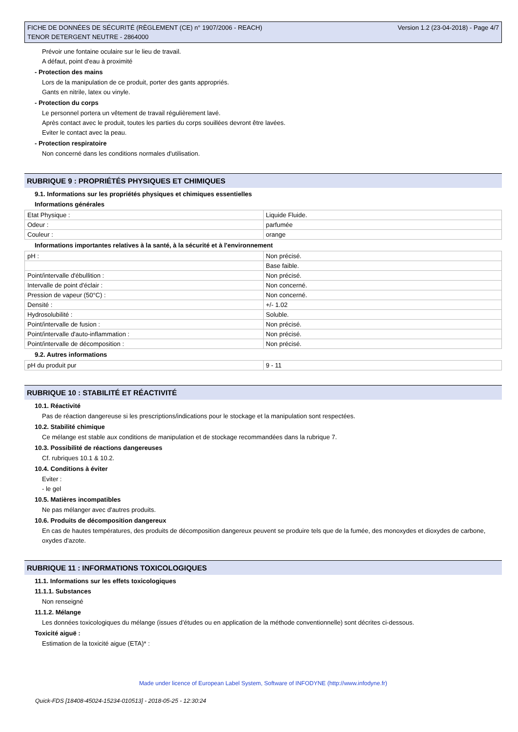FICHE DE DONNÉES DE SÉCURITÉ (RÈGLEMENT (CE) n° 1907/2006 - REACH)
TENOR DETERGENT NEUTRE - 2864000
Version 1.2 (23-04-2018) - Page 4/7
Prévoir une fontaine oculaire sur le lieu de travail.
A défaut, point d'eau à proximité
- Protection des mains
Lors de la manipulation de ce produit, porter des gants appropriés.
Gants en nitrile, latex ou vinyle.
- Protection du corps
Le personnel portera un vêtement de travail régulièrement lavé.
Après contact avec le produit, toutes les parties du corps souillées devront être lavées.
Eviter le contact avec la peau.
- Protection respiratoire
Non concerné dans les conditions normales d'utilisation.
RUBRIQUE 9 : PROPRIÉTÉS PHYSIQUES ET CHIMIQUES
9.1. Informations sur les propriétés physiques et chimiques essentielles
Informations générales
| Etat Physique : | Liquide Fluide. |
| Odeur : | parfumée |
| Couleur : | orange |
Informations importantes relatives à la santé, à la sécurité et à l'environnement
| pH : | Non précisé. |
| | Base faible. |
| Point/intervalle d'ébullition : | Non précisé. |
| Intervalle de point d'éclair : | Non concerné. |
| Pression de vapeur (50°C) : | Non concerné. |
| Densité : | +/- 1.02 |
| Hydrosolubilité : | Soluble. |
| Point/intervalle de fusion : | Non précisé. |
| Point/intervalle d'auto-inflammation : | Non précisé. |
| Point/intervalle de décomposition : | Non précisé. |
9.2. Autres informations
| pH du produit pur | 9 - 11 |
RUBRIQUE 10 : STABILITÉ ET RÉACTIVITÉ
10.1. Réactivité
Pas de réaction dangereuse si les prescriptions/indications pour le stockage et la manipulation sont respectées.
10.2. Stabilité chimique
Ce mélange est stable aux conditions de manipulation et de stockage recommandées dans la rubrique 7.
10.3. Possibilité de réactions dangereuses
Cf. rubriques 10.1 & 10.2.
10.4. Conditions à éviter
Eviter :
- le gel
10.5. Matières incompatibles
Ne pas mélanger avec d'autres produits.
10.6. Produits de décomposition dangereux
En cas de hautes températures, des produits de décomposition dangereux peuvent se produire tels que de la fumée, des monoxydes et dioxydes de carbone, oxydes d'azote.
RUBRIQUE 11 : INFORMATIONS TOXICOLOGIQUES
11.1. Informations sur les effets toxicologiques
11.1.1. Substances
Non renseigné
11.1.2. Mélange
Les données toxicologiques du mélange (issues d’études ou en application de la méthode conventionnelle) sont décrites ci-dessous.
Toxicité aiguë :
Estimation de la toxicité aigue (ETA)* :
Made under licence of European Label System, Software of INFODYNE (http://www.infodyne.fr)
Quick-FDS [18408-45024-15234-010513] - 2018-05-25 - 12:30:24